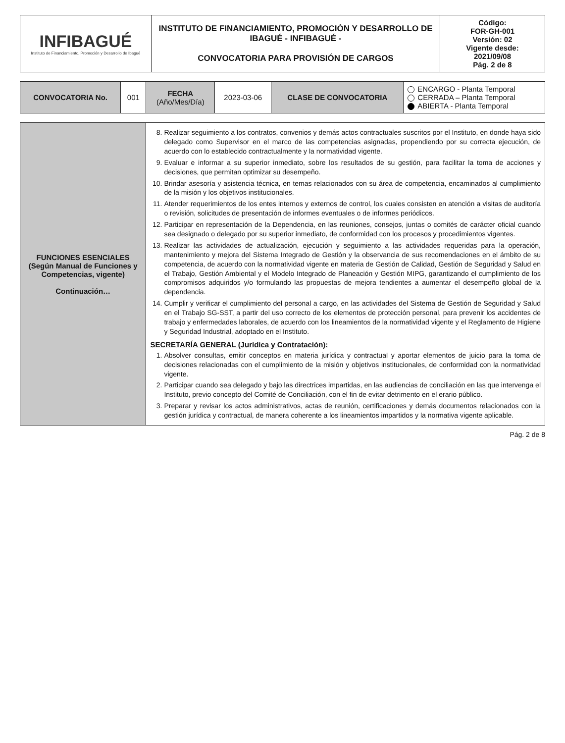| INFIBAGUÉ Instituto de Financiamiento, Promoción y Desarrollo de Ibagué | INSTITUTO DE FINANCIAMIENTO, PROMOCIÓN Y DESARROLLO DE IBAGUÉ - INFIBAGUÉ - CONVOCATORIA PARA PROVISIÓN DE CARGOS | Código: FOR-GH-001 Versión: 02 Vigente desde: 2021/09/08 Pág. 2 de 8 |
| CONVOCATORIA No. | 001 | FECHA (Año/Mes/Día) | 2023-03-06 | CLASE DE CONVOCATORIA | ENCARGO - Planta Temporal CERRADA – Planta Temporal ABIERTA - Planta Temporal |
| FUNCIONES ESENCIALES (Según Manual de Funciones y Competencias, vigente) Continuación… | 8. Realizar seguimiento a los contratos, convenios y demás actos contractuales suscritos por el Instituto, en donde haya sido delegado como Supervisor en el marco de las competencias asignadas, propendiendo por su correcta ejecución, de acuerdo con lo establecido contractualmente y la normatividad vigente. 9. Evaluar e informar a su superior inmediato, sobre los resultados de su gestión, para facilitar la toma de acciones y decisiones, que permitan optimizar su desempeño. 10. Brindar asesoría y asistencia técnica, en temas relacionados con su área de competencia, encaminados al cumplimiento de la misión y los objetivos institucionales. 11. Atender requerimientos de los entes internos y externos de control, los cuales consisten en atención a visitas de auditoría o revisión, solicitudes de presentación de informes eventuales o de informes periódicos. 12. Participar en representación de la Dependencia, en las reuniones, consejos, juntas o comités de carácter oficial cuando sea designado o delegado por su superior inmediato, de conformidad con los procesos y procedimientos vigentes. 13. Realizar las actividades de actualización, ejecución y seguimiento a las actividades requeridas para la operación, mantenimiento y mejora del Sistema Integrado de Gestión y la observancia de sus recomendaciones en el ámbito de su competencia, de acuerdo con la normatividad vigente en materia de Gestión de Calidad, Gestión de Seguridad y Salud en el Trabajo, Gestión Ambiental y el Modelo Integrado de Planeación y Gestión MIPG, garantizando el cumplimiento de los compromisos adquiridos y/o formulando las propuestas de mejora tendientes a aumentar el desempeño global de la dependencia. 14. Cumplir y verificar el cumplimiento del personal a cargo, en las actividades del Sistema de Gestión de Seguridad y Salud en el Trabajo SG-SST, a partir del uso correcto de los elementos de protección personal, para prevenir los accidentes de trabajo y enfermedades laborales, de acuerdo con los lineamientos de la normatividad vigente y el Reglamento de Higiene y Seguridad Industrial, adoptado en el Instituto. SECRETARÍA GENERAL (Jurídica y Contratación): 1. Absolver consultas, emitir conceptos en materia jurídica y contractual y aportar elementos de juicio para la toma de decisiones relacionadas con el cumplimiento de la misión y objetivos institucionales, de conformidad con la normatividad vigente. 2. Participar cuando sea delegado y bajo las directrices impartidas, en las audiencias de conciliación en las que intervenga el Instituto, previo concepto del Comité de Conciliación, con el fin de evitar detrimento en el erario público. 3. Preparar y revisar los actos administrativos, actas de reunión, certificaciones y demás documentos relacionados con la gestión jurídica y contractual, de manera coherente a los lineamientos impartidos y la normativa vigente aplicable. |
Pág. 2 de 8